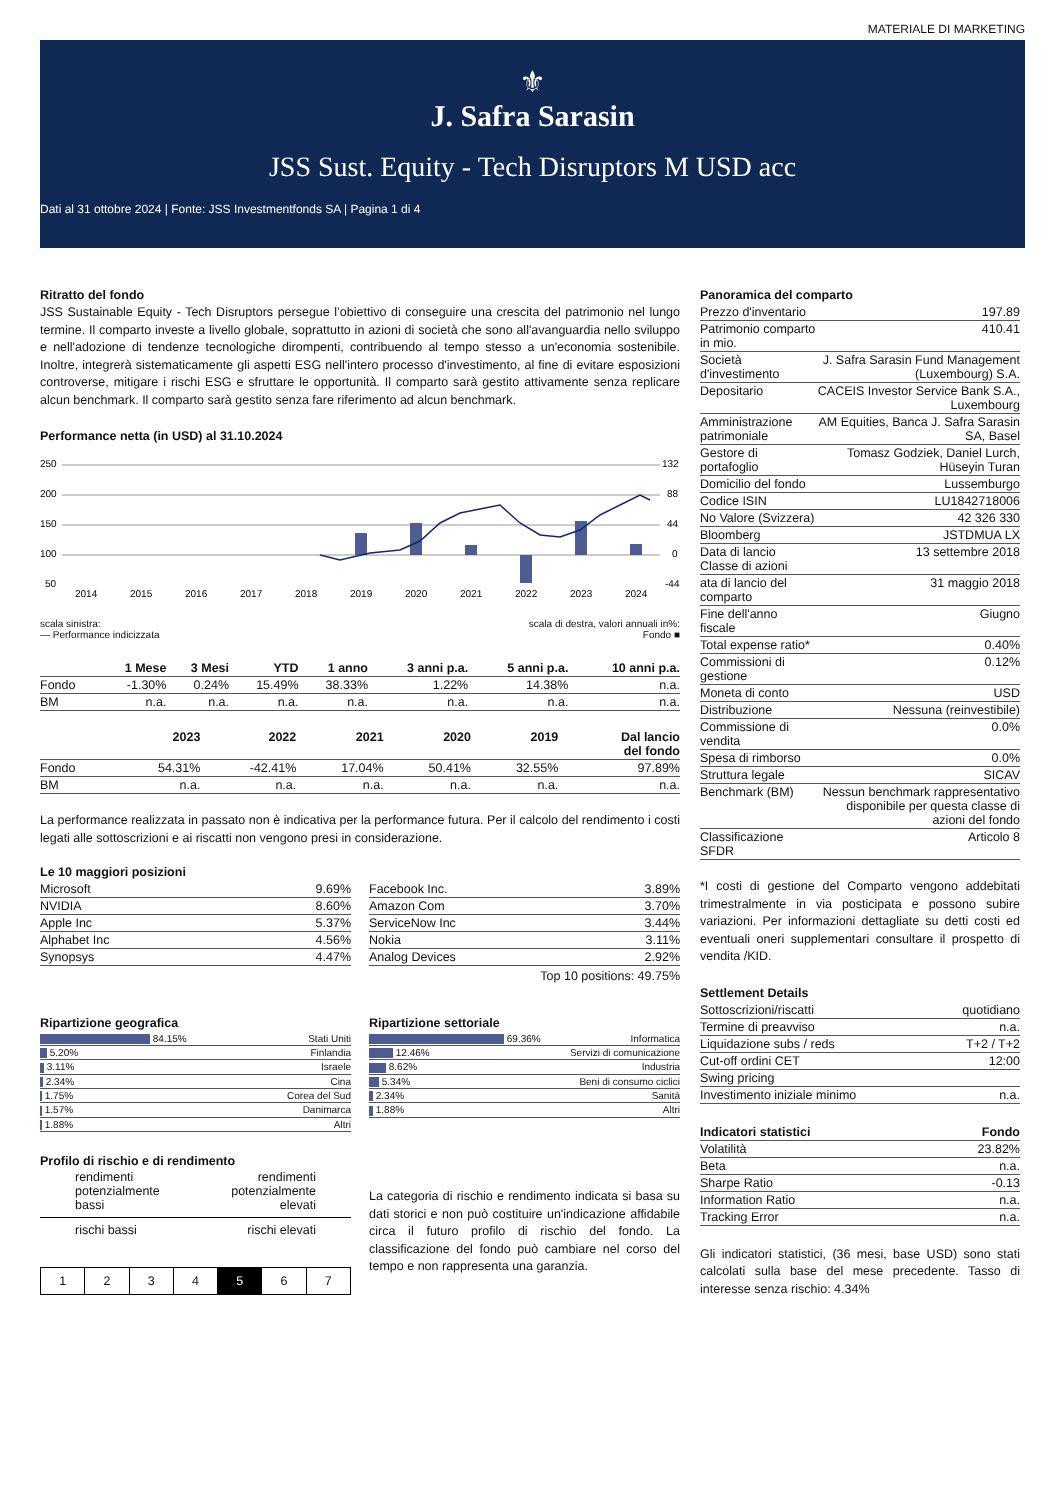MATERIALE DI MARKETING
⚜
J. Safra Sarasin
JSS Sust. Equity - Tech Disruptors M USD acc
Dati al 31 ottobre 2024 | Fonte: JSS Investmentfonds SA | Pagina 1 di 4
Ritratto del fondo
JSS Sustainable Equity - Tech Disruptors persegue l’obiettivo di conseguire una crescita del patrimonio nel lungo termine. Il comparto investe a livello globale, soprattutto in azioni di società che sono all'avanguardia nello sviluppo e nell'adozione di tendenze tecnologiche dirompenti, contribuendo al tempo stesso a un'economia sostenibile. Inoltre, integrerà sistematicamente gli aspetti ESG nell'intero processo d'investimento, al fine di evitare esposizioni controverse, mitigare i rischi ESG e sfruttare le opportunità. Il comparto sarà gestito attivamente senza replicare alcun benchmark. Il comparto sarà gestito senza fare riferimento ad alcun benchmark.
Performance netta (in USD) al 31.10.2024
250
200
150
100
50
132
88
44
0
-44
2014
2015
2016
2017
2018
2019
2020
2021
2022
2023
2024
scala sinistra:
— Performance indicizzata scala di destra, valori annuali in%:
Fondo ■
| | 1 Mese | 3 Mesi | YTD | 1 anno | 3 anni p.a. | 5 anni p.a. | 10 anni p.a. |
| --- | --- | --- | --- | --- | --- | --- | --- |
| Fondo | -1.30% | 0.24% | 15.49% | 38.33% | 1.22% | 14.38% | n.a. |
| BM | n.a. | n.a. | n.a. | n.a. | n.a. | n.a. | n.a. |
| | 2023 | 2022 | 2021 | 2020 | 2019 | Dal lancio del fondo |
| --- | --- | --- | --- | --- | --- | --- |
| Fondo | 54.31% | -42.41% | 17.04% | 50.41% | 32.55% | 97.89% |
| BM | n.a. | n.a. | n.a. | n.a. | n.a. | n.a. |
La performance realizzata in passato non è indicativa per la performance futura. Per il calcolo del rendimento i costi legati alle sottoscrizioni e ai riscatti non vengono presi in considerazione.
Le 10 maggiori posizioni
| Microsoft | 9.69% |
| NVIDIA | 8.60% |
| Apple Inc | 5.37% |
| Alphabet Inc | 4.56% |
| Synopsys | 4.47% |
| Facebook Inc. | 3.89% |
| Amazon Com | 3.70% |
| ServiceNow Inc | 3.44% |
| Nokia | 3.11% |
| Analog Devices | 2.92% |
Top 10 positions: 49.75%
Ripartizione geografica
| 84.15% | Stati Uniti |
| 5.20% | Finlandia |
| 3.11% | Israele |
| 2.34% | Cina |
| 1.75% | Corea del Sud |
| 1.57% | Danimarca |
| 1.88% | Altri |
Ripartizione settoriale
| 69.36% | Informatica |
| 12.46% | Servizi di comunicazione |
| 8.62% | Industria |
| 5.34% | Beni di consumo ciclici |
| 2.34% | Sanità |
| 1.88% | Altri |
Profilo di rischio e di rendimento
rendimenti
potenzialmente
bassi rendimenti
potenzialmente
elevati
rischi bassi rischi elevati
| 1 | 2 | 3 | 4 | 5 | 6 | 7 |
La categoria di rischio e rendimento indicata si basa su dati storici e non può costituire un'indicazione affidabile circa il futuro profilo di rischio del fondo. La classificazione del fondo può cambiare nel corso del tempo e non rappresenta una garanzia.
Panoramica del comparto
| Prezzo d'inventario | 197.89 |
| Patrimonio comparto in mio. | 410.41 |
| Società d'investimento | J. Safra Sarasin Fund Management (Luxembourg) S.A. |
| Depositario | CACEIS Investor Service Bank S.A., Luxembourg |
| Amministrazione patrimoniale | AM Equities, Banca J. Safra Sarasin SA, Basel |
| Gestore di portafoglio | Tomasz Godziek, Daniel Lurch, Hüseyin Turan |
| Domicilio del fondo | Lussemburgo |
| Codice ISIN | LU1842718006 |
| No Valore (Svizzera) | 42 326 330 |
| Bloomberg | JSTDMUA LX |
| Data di lancio Classe di azioni | 13 settembre 2018 |
| ata di lancio del comparto | 31 maggio 2018 |
| Fine dell'anno fiscale | Giugno |
| Total expense ratio* | 0.40% |
| Commissioni di gestione | 0.12% |
| Moneta di conto | USD |
| Distribuzione | Nessuna (reinvestibile) |
| Commissione di vendita | 0.0% |
| Spesa di rimborso | 0.0% |
| Struttura legale | SICAV |
| Benchmark (BM) | Nessun benchmark rappresentativo disponibile per questa classe di azioni del fondo |
| Classificazione SFDR | Articolo 8 |
*I costi di gestione del Comparto vengono addebitati trimestralmente in via posticipata e possono subire variazioni. Per informazioni dettagliate su detti costi ed eventuali oneri supplementari consultare il prospetto di vendita /KID.
Settlement Details
| Sottoscrizioni/riscatti | quotidiano |
| Termine di preavviso | n.a. |
| Liquidazione subs / reds | T+2 / T+2 |
| Cut-off ordini CET | 12:00 |
| Swing pricing | |
| Investimento iniziale minimo | n.a. |
| Indicatori statistici | Fondo |
| --- | --- |
| Volatilità | 23.82% |
| Beta | n.a. |
| Sharpe Ratio | -0.13 |
| Information Ratio | n.a. |
| Tracking Error | n.a. |
Gli indicatori statistici, (36 mesi, base USD) sono stati calcolati sulla base del mese precedente. Tasso di interesse senza rischio: 4.34%